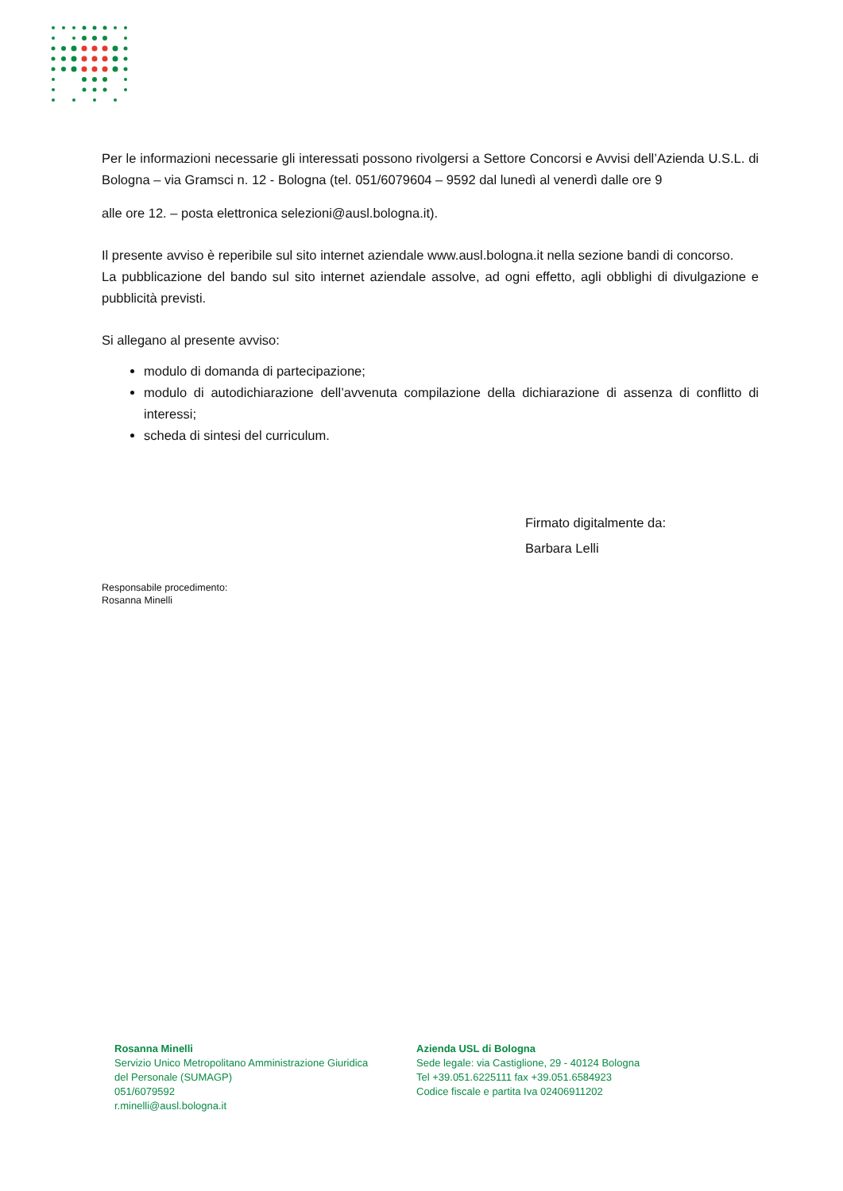Per le informazioni necessarie gli interessati possono rivolgersi a Settore Concorsi e Avvisi dell’Azienda U.S.L. di Bologna – via Gramsci n. 12 - Bologna (tel. 051/6079604 – 9592 dal lunedì al venerdì dalle ore 9
alle ore 12. – posta elettronica selezioni@ausl.bologna.it).
Il presente avviso è reperibile sul sito internet aziendale www.ausl.bologna.it nella sezione bandi di concorso.
La pubblicazione del bando sul sito internet aziendale assolve, ad ogni effetto, agli obblighi di divulgazione e pubblicità previsti.
Si allegano al presente avviso:
modulo di domanda di partecipazione;
modulo di autodichiarazione dell’avvenuta compilazione della dichiarazione di assenza di conflitto di interessi;
scheda di sintesi del curriculum.
Firmato digitalmente da:
Barbara Lelli
Responsabile procedimento:
Rosanna Minelli
Rosanna Minelli
Servizio Unico Metropolitano Amministrazione Giuridica
del Personale (SUMAGP)
051/6079592
r.minelli@ausl.bologna.it
Azienda USL di Bologna
Sede legale: via Castiglione, 29 - 40124 Bologna
Tel +39.051.6225111 fax +39.051.6584923
Codice fiscale e partita Iva 02406911202